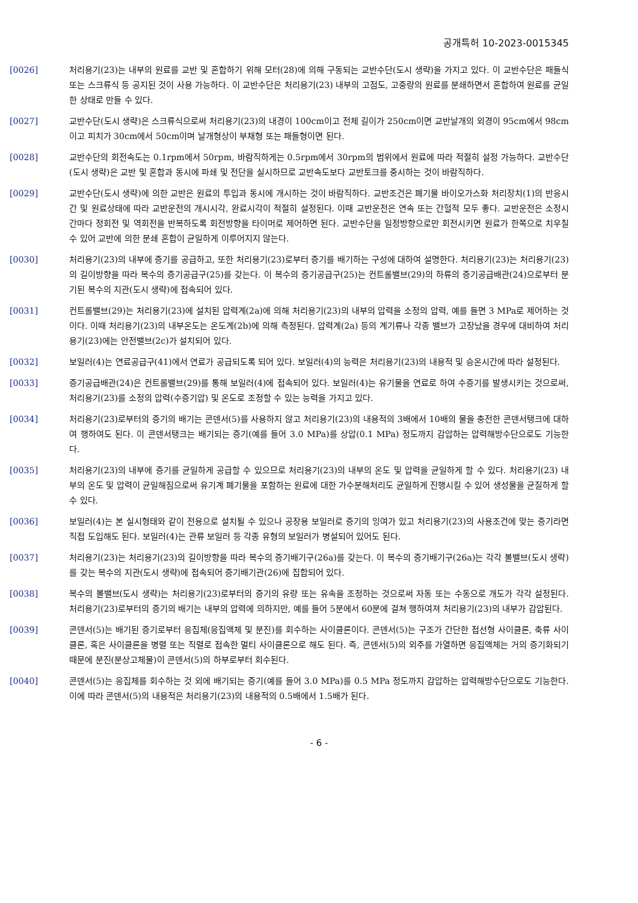공개특허 10-2023-0015345
[0026] 처리용기(23)는 내부의 원료를 교반 및 혼합하기 위해 모터(28)에 의해 구동되는 교반수단(도시 생략)을 가지고 있다. 이 교반수단은 패들식 또는 스크류식 등 공지된 것이 사용 가능하다. 이 교반수단은 처리용기(23) 내부의 고점도, 고중량의 원료를 분쇄하면서 혼합하여 원료를 균일한 상태로 만들 수 있다.
[0027] 교반수단(도시 생략)은 스크류식으로써 처리용기(23)의 내경이 100cm이고 전체 길이가 250cm이면 교반날개의 외경이 95cm에서 98cm이고 피치가 30cm에서 50cm이며 날개형상이 부채형 또는 패들형이면 된다.
[0028] 교반수단의 회전속도는 0.1rpm에서 50rpm, 바람직하게는 0.5rpm에서 30rpm의 범위에서 원료에 따라 적절히 설정 가능하다. 교반수단(도시 생략)은 교반 및 혼합과 동시에 파쇄 및 전단을 실시하므로 교반속도보다 교반토크를 중시하는 것이 바람직하다.
[0029] 교반수단(도시 생략)에 의한 교반은 원료의 투입과 동시에 개시하는 것이 바람직하다. 교반조건은 폐기물 바이오가스화 처리장치(1)의 반응시간 및 원료상태에 따라 교반운전의 개시시각, 완료시각이 적절히 설정된다. 이때 교반운전은 연속 또는 간헐적 모두 좋다. 교반운전은 소정시간마다 정회전 및 역회전을 반복하도록 회전방향을 타이머로 제어하면 된다. 교반수단을 일정방향으로만 회전시키면 원료가 한쪽으로 치우칠 수 있어 교반에 의한 분쇄 혼합이 균일하게 이루어지지 않는다.
[0030] 처리용기(23)의 내부에 증기를 공급하고, 또한 처리용기(23)로부터 증기를 배기하는 구성에 대하여 설명한다. 처리용기(23)는 처리용기(23)의 길이방향을 따라 복수의 증기공급구(25)를 갖는다. 이 복수의 증기공급구(25)는 컨트롤밸브(29)의 하류의 증기공급배관(24)으로부터 분기된 복수의 지관(도시 생략)에 접속되어 있다.
[0031] 컨트롤밸브(29)는 처리용기(23)에 설치된 압력계(2a)에 의해 처리용기(23)의 내부의 압력을 소정의 압력, 예를 들면 3 MPa로 제어하는 것이다. 이때 처리용기(23)의 내부온도는 온도계(2b)에 의해 측정된다. 압력계(2a) 등의 계기류나 각종 밸브가 고장났을 경우에 대비하여 처리용기(23)에는 안전밸브(2c)가 설치되어 있다.
[0032] 보일러(4)는 연료공급구(41)에서 연료가 공급되도록 되어 있다. 보일러(4)의 능력은 처리용기(23)의 내용적 및 승온시간에 따라 설정된다.
[0033] 증기공급배관(24)은 컨트롤밸브(29)를 통해 보일러(4)에 접속되어 있다. 보일러(4)는 유기물을 연료로 하여 수증기를 발생시키는 것으로써, 처리용기(23)를 소정의 압력(수증기압) 및 온도로 조정할 수 있는 능력을 가지고 있다.
[0034] 처리용기(23)로부터의 증기의 배기는 콘덴서(5)를 사용하지 않고 처리용기(23)의 내용적의 3배에서 10배의 물을 충전한 콘덴서탱크에 대하여 행하여도 된다. 이 콘덴서탱크는 배기되는 증기(예를 들어 3.0 MPa)를 상압(0.1 MPa) 정도까지 감압하는 압력해방수단으로도 기능한다.
[0035] 처리용기(23)의 내부에 증기를 균일하게 공급할 수 있으므로 처리용기(23)의 내부의 온도 및 압력을 균일하게 할 수 있다. 처리용기(23) 내부의 온도 및 압력이 균일해짐으로써 유기계 폐기물을 포함하는 원료에 대한 가수분해처리도 균일하게 진행시킬 수 있어 생성물을 균질하게 할 수 있다.
[0036] 보일러(4)는 본 실시형태와 같이 전용으로 설치될 수 있으나 공장용 보일러로 증기의 잉여가 있고 처리용기(23)의 사용조건에 맞는 증기라면 직접 도입해도 된다. 보일러(4)는 관류 보일러 등 각종 유형의 보일러가 병설되어 있어도 된다.
[0037] 처리용기(23)는 처리용기(23)의 길이방향을 따라 복수의 증기배기구(26a)를 갖는다. 이 복수의 증기배기구(26a)는 각각 볼밸브(도시 생략)를 갖는 복수의 지관(도시 생략)에 접속되어 증기배기관(26)에 집합되어 있다.
[0038] 복수의 볼밸브(도시 생략)는 처리용기(23)로부터의 증기의 유량 또는 유속을 조정하는 것으로써 자동 또는 수동으로 개도가 각각 설정된다. 처리용기(23)로부터의 증기의 배기는 내부의 압력에 의하지만, 예를 들어 5분에서 60분에 걸쳐 행하여져 처리용기(23)의 내부가 감압된다.
[0039] 콘덴서(5)는 배기된 증기로부터 응집체(응집액체 및 분진)를 회수하는 사이클론이다. 콘덴서(5)는 구조가 간단한 접선형 사이클론, 축류 사이클론, 혹은 사이클론을 병렬 또는 직렬로 접속한 멀티 사이클론으로 해도 된다. 즉, 콘덴서(5)의 외주를 가열하면 응집액체는 거의 증기화되기 때문에 분진(분상고체물)이 콘덴서(5)의 하부로부터 회수된다.
[0040] 콘덴서(5)는 응집체를 회수하는 것 외에 배기되는 증기(예를 들어 3.0 MPa)를 0.5 MPa 정도까지 감압하는 압력해방수단으로도 기능한다. 이에 따라 콘덴서(5)의 내용적은 처리용기(23)의 내용적의 0.5배에서 1.5배가 된다.
- 6 -